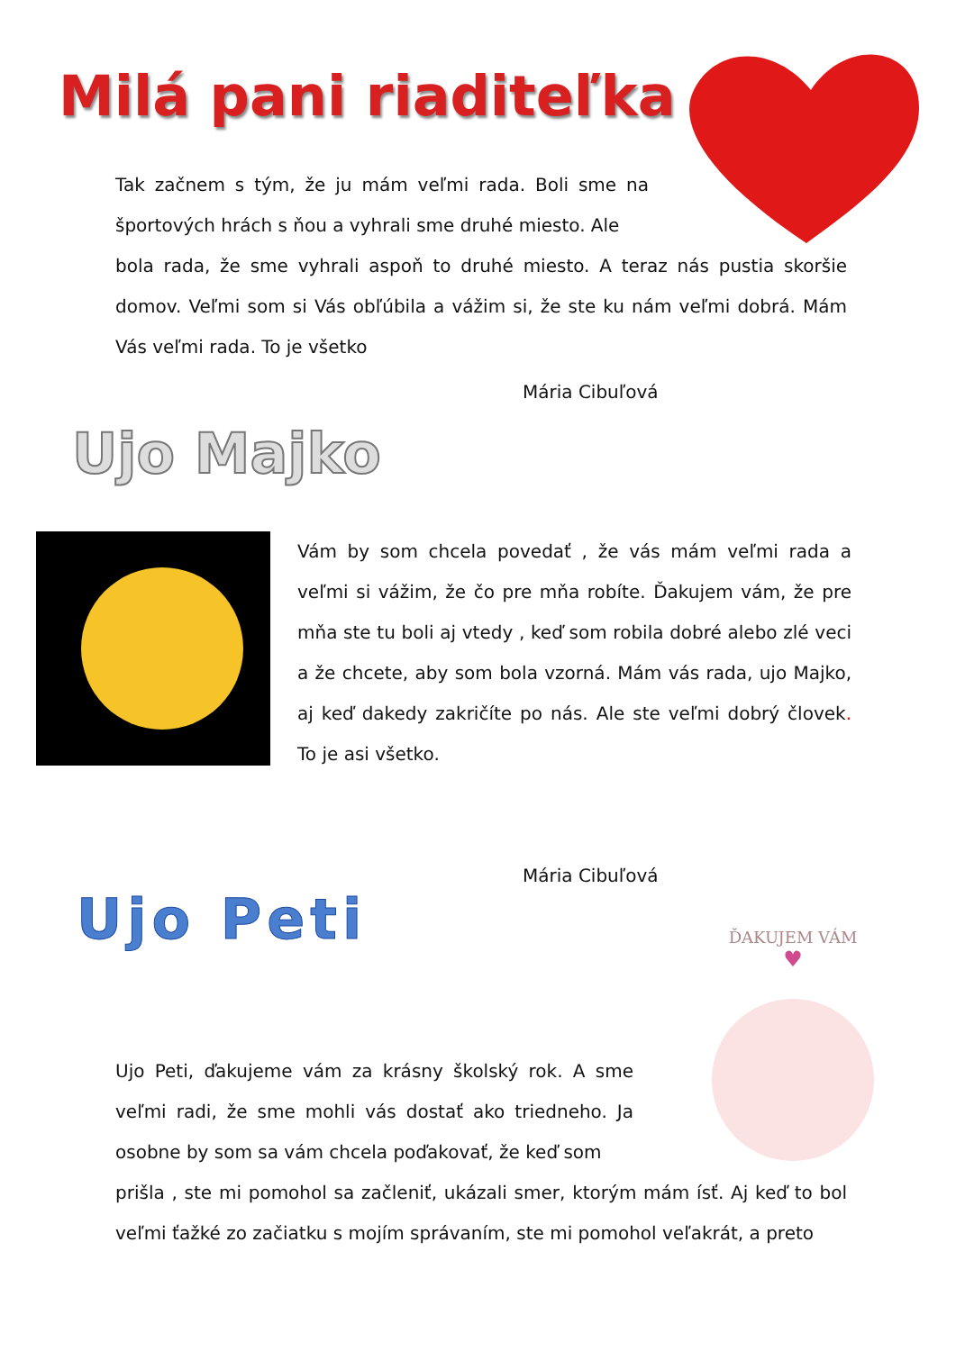Milá pani riaditeľka
Tak začnem s tým, že ju mám veľmi rada. Boli sme na športových hrách s ňou a vyhrali sme druhé miesto. Ale
bola rada, že sme vyhrali aspoň to druhé miesto. A teraz nás pustia skoršie domov. Veľmi som si Vás obľúbila a vážim si, že ste ku nám veľmi dobrá. Mám Vás veľmi rada. To je všetko
Mária Cibuľová
Ujo Majko
Vám by som chcela povedať , že vás mám veľmi rada a veľmi si vážim, že čo pre mňa robíte. Ďakujem vám, že pre mňa ste tu boli aj vtedy , keď som robila dobré alebo zlé veci a že chcete, aby som bola vzorná. Mám vás rada, ujo Majko, aj keď dakedy zakričíte po nás. Ale ste veľmi dobrý človek. To je asi všetko.
Mária Cibuľová
Ujo Peti
ĎAKUJEM VÁM
♥
Ujo Peti, ďakujeme vám za krásny školský rok. A sme veľmi radi, že sme mohli vás dostať ako triedneho. Ja osobne by som sa vám chcela poďakovať, že keď som
prišla , ste mi pomohol sa začleniť, ukázali smer, ktorým mám ísť. Aj keď to bol veľmi ťažké zo začiatku s mojím správaním, ste mi pomohol veľakrát, a preto